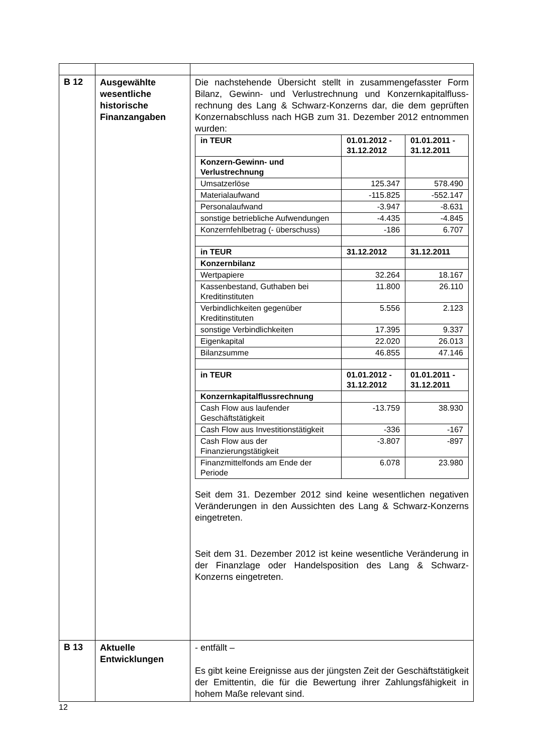| B 12 | Ausgewählte wesentliche historische Finanzangaben | Die nachstehende Übersicht stellt in zusammengefasster Form Bilanz, Gewinn- und Verlustrechnung und Konzernkapitalfluss-rechnung des Lang & Schwarz-Konzerns dar, die dem geprüften Konzernabschluss nach HGB zum 31. Dezember 2012 entnommen wurden: / in TEUR / 01.01.2012 - 31.12.2012 / 01.01.2011 - 31.12.2011 / / --- / --- / --- / / Konzern-Gewinn- und Verlustrechnung / / / / Umsatzerlöse / 125.347 / 578.490 / / Materialaufwand / -115.825 / -552.147 / / Personalaufwand / -3.947 / -8.631 / / sonstige betriebliche Aufwendungen / -4.435 / -4.845 / / Konzernfehlbetrag (- überschuss) / -186 / 6.707 / / in TEUR / 31.12.2012 / 31.12.2011 / / Konzernbilanz / / / / Wertpapiere / 32.264 / 18.167 / / Kassenbestand, Guthaben bei Kreditinstituten / 11.800 / 26.110 / / Verbindlichkeiten gegenüber Kreditinstituten / 5.556 / 2.123 / / sonstige Verbindlichkeiten / 17.395 / 9.337 / / Eigenkapital / 22.020 / 26.013 / / Bilanzsumme / 46.855 / 47.146 / / in TEUR / 01.01.2012 - 31.12.2012 / 01.01.2011 - 31.12.2011 / / Konzernkapitalflussrechnung / / / / Cash Flow aus laufender Geschäftstätigkeit / -13.759 / 38.930 / / Cash Flow aus Investitionstätigkeit / -336 / -167 / / Cash Flow aus der Finanzierungstätigkeit / -3.807 / -897 / / Finanzmittelfonds am Ende der Periode / 6.078 / 23.980 / Seit dem 31. Dezember 2012 sind keine wesentlichen negativen Veränderungen in den Aussichten des Lang & Schwarz-Konzerns eingetreten. Seit dem 31. Dezember 2012 ist keine wesentliche Veränderung in der Finanzlage oder Handelsposition des Lang & Schwarz-Konzerns eingetreten. |
| B 13 | Aktuelle Entwicklungen | - entfällt – Es gibt keine Ereignisse aus der jüngsten Zeit der Geschäftstätigkeit der Emittentin, die für die Bewertung ihrer Zahlungsfähigkeit in hohem Maße relevant sind. |
12